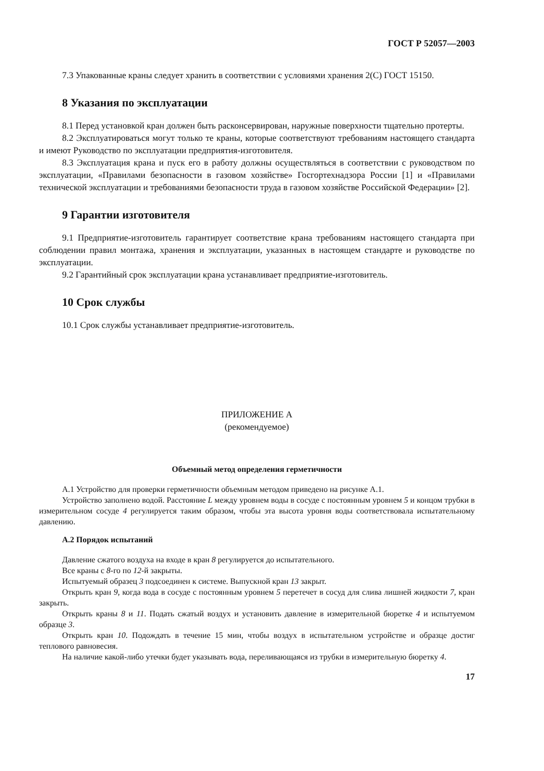ГОСТ Р 52057—2003
7.3 Упакованные краны следует хранить в соответствии с условиями хранения 2(С) ГОСТ 15150.
8 Указания по эксплуатации
8.1 Перед установкой кран должен быть расконсервирован, наружные поверхности тщательно протерты.
8.2 Эксплуатироваться могут только те краны, которые соответствуют требованиям настоящего стандарта и имеют Руководство по эксплуатации предприятия-изготовителя.
8.3 Эксплуатация крана и пуск его в работу должны осуществляться в соответствии с руководством по эксплуатации, «Правилами безопасности в газовом хозяйстве» Госгортехнадзора России [1] и «Правилами технической эксплуатации и требованиями безопасности труда в газовом хозяйстве Российской Федерации» [2].
9 Гарантии изготовителя
9.1 Предприятие-изготовитель гарантирует соответствие крана требованиям настоящего стандарта при соблюдении правил монтажа, хранения и эксплуатации, указанных в настоящем стандарте и руководстве по эксплуатации.
9.2 Гарантийный срок эксплуатации крана устанавливает предприятие-изготовитель.
10 Срок службы
10.1 Срок службы устанавливает предприятие-изготовитель.
ПРИЛОЖЕНИЕ А
(рекомендуемое)
Объемный метод определения герметичности
А.1 Устройство для проверки герметичности объемным методом приведено на рисунке А.1.
Устройство заполнено водой. Расстояние L между уровнем воды в сосуде с постоянным уровнем 5 и концом трубки в измерительном сосуде 4 регулируется таким образом, чтобы эта высота уровня воды соответствовала испытательному давлению.
А.2 Порядок испытаний
Давление сжатого воздуха на входе в кран 8 регулируется до испытательного.
Все краны с 8-го по 12-й закрыты.
Испытуемый образец 3 подсоединен к системе. Выпускной кран 13 закрыт.
Открыть кран 9, когда вода в сосуде с постоянным уровнем 5 перетечет в сосуд для слива лишней жидкости 7, кран закрыть.
Открыть краны 8 и 11. Подать сжатый воздух и установить давление в измерительной бюретке 4 и испытуемом образце 3.
Открыть кран 10. Подождать в течение 15 мин, чтобы воздух в испытательном устройстве и образце достиг теплового равновесия.
На наличие какой-либо утечки будет указывать вода, переливающаяся из трубки в измерительную бюретку 4.
17